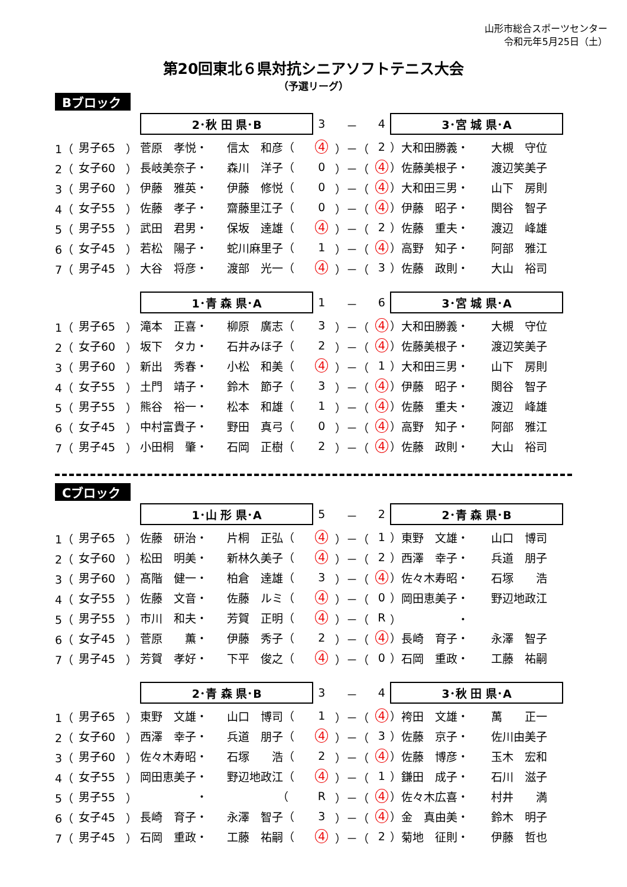山形市総合スポーツセンター
令和元年5月25日（土）
第20回東北６県対抗シニアソフトテニス大会
（予選リーグ）
Bブロック
| | | | 2･秋 田 県･B | | 3 | － | 4 | 3･宮 城 県･A | |
| 1（ | 男子65 | ） | 菅原 孝悦・ | 信太 和彦（ | 4 | ）－（ | 2 | ）大和田勝義・ | 大槻 守位 |
| 2（ | 女子60 | ） | 長岐美奈子・ | 森川 洋子（ | 0 | ）－（ | 4 | ）佐藤美根子・ | 渡辺笑美子 |
| 3（ | 男子60 | ） | 伊藤 雅英・ | 伊藤 修悦（ | 0 | ）－（ | 4 | ）大和田三男・ | 山下 房則 |
| 4（ | 女子55 | ） | 佐藤 孝子・ | 齋藤里江子（ | 0 | ）－（ | 4 | ）伊藤 昭子・ | 関谷 智子 |
| 5（ | 男子55 | ） | 武田 君男・ | 保坂 達雄（ | 4 | ）－（ | 2 | ）佐藤 重夫・ | 渡辺 峰雄 |
| 6（ | 女子45 | ） | 若松 陽子・ | 蛇川麻里子（ | 1 | ）－（ | 4 | ）高野 知子・ | 阿部 雅江 |
| 7（ | 男子45 | ） | 大谷 将彦・ | 渡部 光一（ | 4 | ）－（ | 3 | ）佐藤 政則・ | 大山 裕司 |
| | | | 1･青 森 県･A | | 1 | － | 6 | 3･宮 城 県･A | |
| 1（ | 男子65 | ） | 滝本 正喜・ | 柳原 廣志（ | 3 | ）－（ | 4 | ）大和田勝義・ | 大槻 守位 |
| 2（ | 女子60 | ） | 坂下 タカ・ | 石井みほ子（ | 2 | ）－（ | 4 | ）佐藤美根子・ | 渡辺笑美子 |
| 3（ | 男子60 | ） | 新出 秀春・ | 小松 和美（ | 4 | ）－（ | 1 | ）大和田三男・ | 山下 房則 |
| 4（ | 女子55 | ） | 土門 靖子・ | 鈴木 節子（ | 3 | ）－（ | 4 | ）伊藤 昭子・ | 関谷 智子 |
| 5（ | 男子55 | ） | 熊谷 裕一・ | 松本 和雄（ | 1 | ）－（ | 4 | ）佐藤 重夫・ | 渡辺 峰雄 |
| 6（ | 女子45 | ） | 中村富貴子・ | 野田 真弓（ | 0 | ）－（ | 4 | ）高野 知子・ | 阿部 雅江 |
| 7（ | 男子45 | ） | 小田桐 肇・ | 石岡 正樹（ | 2 | ）－（ | 4 | ）佐藤 政則・ | 大山 裕司 |
Cブロック
| | | | 1･山 形 県･A | | 5 | － | 2 | 2･青 森 県･B | |
| 1（ | 男子65 | ） | 佐藤 研治・ | 片桐 正弘（ | 4 | ）－（ | 1 | ）東野 文雄・ | 山口 博司 |
| 2（ | 女子60 | ） | 松田 明美・ | 新林久美子（ | 4 | ）－（ | 2 | ）西澤 幸子・ | 兵道 朋子 |
| 3（ | 男子60 | ） | 髙階 健一・ | 柏倉 達雄（ | 3 | ）－（ | 4 | ）佐々木寿昭・ | 石塚 浩 |
| 4（ | 女子55 | ） | 佐藤 文音・ | 佐藤 ルミ（ | 4 | ）－（ | 0 | ）岡田恵美子・ | 野辺地政江 |
| 5（ | 男子55 | ） | 市川 和夫・ | 芳賀 正明（ | 4 | ）－（ | R | ） ・ | |
| 6（ | 女子45 | ） | 菅原 薫・ | 伊藤 秀子（ | 2 | ）－（ | 4 | ）長崎 育子・ | 永澤 智子 |
| 7（ | 男子45 | ） | 芳賀 孝好・ | 下平 俊之（ | 4 | ）－（ | 0 | ）石岡 重政・ | 工藤 祐嗣 |
| | | | 2･青 森 県･B | | 3 | － | 4 | 3･秋 田 県･A | |
| 1（ | 男子65 | ） | 東野 文雄・ | 山口 博司（ | 1 | ）－（ | 4 | ）袴田 文雄・ | 萬 正一 |
| 2（ | 女子60 | ） | 西澤 幸子・ | 兵道 朋子（ | 4 | ）－（ | 3 | ）佐藤 京子・ | 佐川由美子 |
| 3（ | 男子60 | ） | 佐々木寿昭・ | 石塚 浩（ | 2 | ）－（ | 4 | ）佐藤 博彦・ | 玉木 宏和 |
| 4（ | 女子55 | ） | 岡田恵美子・ | 野辺地政江（ | 4 | ）－（ | 1 | ）鎌田 成子・ | 石川 滋子 |
| 5（ | 男子55 | ） | ・ | （ | R | ）－（ | 4 | ）佐々木広喜・ | 村井 満 |
| 6（ | 女子45 | ） | 長崎 育子・ | 永澤 智子（ | 3 | ）－（ | 4 | ）金 真由美・ | 鈴木 明子 |
| 7（ | 男子45 | ） | 石岡 重政・ | 工藤 祐嗣（ | 4 | ）－（ | 2 | ）菊地 征則・ | 伊藤 哲也 |